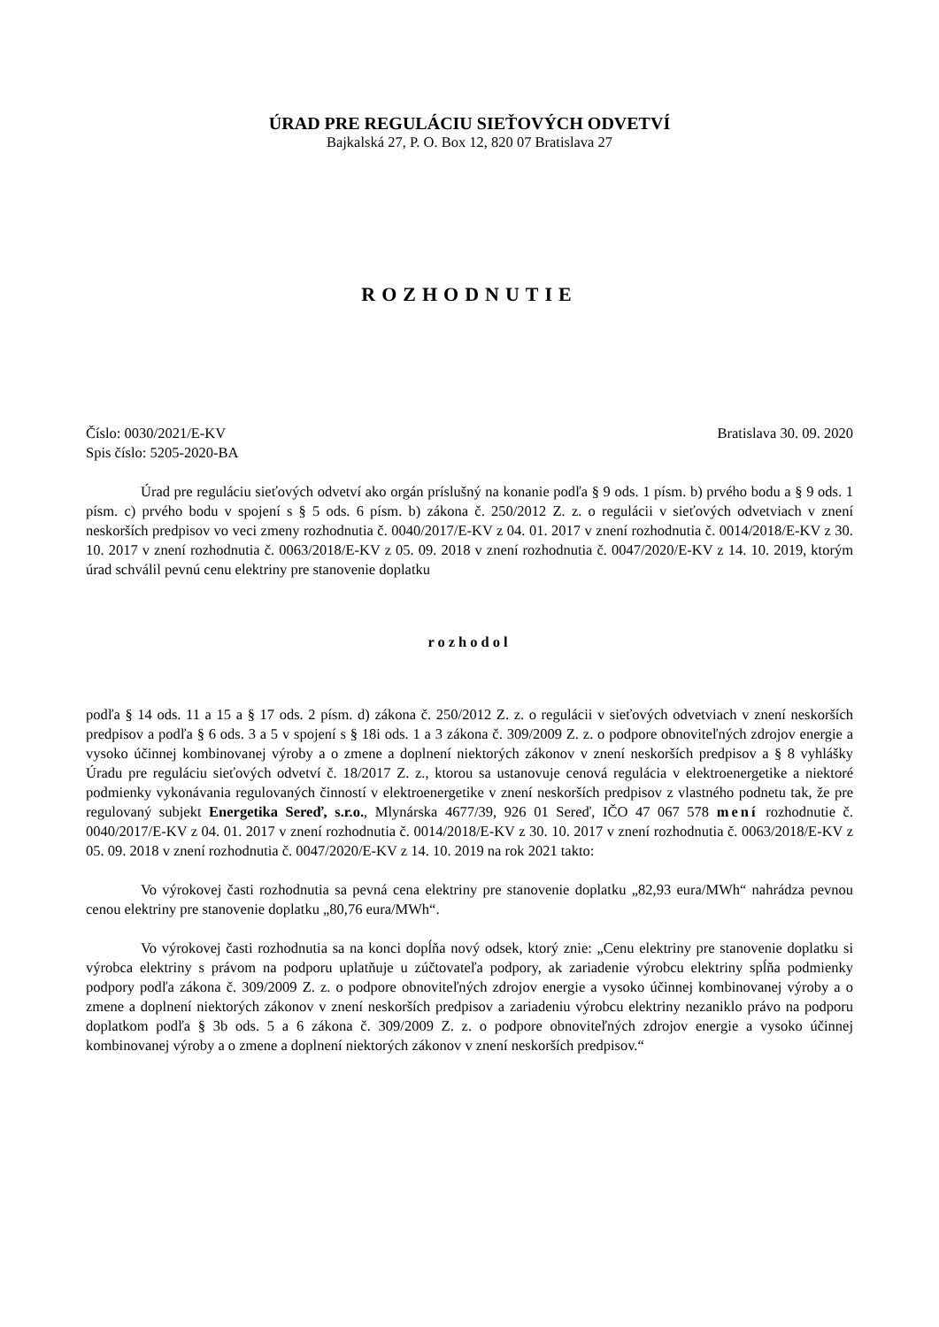ÚRAD PRE REGULÁCIU SIEŤOVÝCH ODVETVÍ
Bajkalská 27, P. O. Box 12, 820 07 Bratislava 27
ROZHODNUTIE
Číslo: 0030/2021/E-KV Bratislava 30. 09. 2020
Spis číslo: 5205-2020-BA
Úrad pre reguláciu sieťových odvetví ako orgán príslušný na konanie podľa § 9 ods. 1 písm. b) prvého bodu a § 9 ods. 1 písm. c) prvého bodu v spojení s § 5 ods. 6 písm. b) zákona č. 250/2012 Z. z. o regulácii v sieťových odvetviach v znení neskorších predpisov vo veci zmeny rozhodnutia č. 0040/2017/E-KV z 04. 01. 2017 v znení rozhodnutia č. 0014/2018/E-KV z 30. 10. 2017 v znení rozhodnutia č. 0063/2018/E-KV z 05. 09. 2018 v znení rozhodnutia č. 0047/2020/E-KV z 14. 10. 2019, ktorým úrad schválil pevnú cenu elektriny pre stanovenie doplatku
rozhodol
podľa § 14 ods. 11 a 15 a § 17 ods. 2 písm. d) zákona č. 250/2012 Z. z. o regulácii v sieťových odvetviach v znení neskorších predpisov a podľa § 6 ods. 3 a 5 v spojení s § 18i ods. 1 a 3 zákona č. 309/2009 Z. z. o podpore obnoviteľných zdrojov energie a vysoko účinnej kombinovanej výroby a o zmene a doplnení niektorých zákonov v znení neskorších predpisov a § 8 vyhlášky Úradu pre reguláciu sieťových odvetví č. 18/2017 Z. z., ktorou sa ustanovuje cenová regulácia v elektroenergetike a niektoré podmienky vykonávania regulovaných činností v elektroenergetike v znení neskorších predpisov z vlastného podnetu tak, že pre regulovaný subjekt Energetika Sereď, s.r.o., Mlynárska 4677/39, 926 01 Sereď, IČO 47 067 578 mení rozhodnutie č. 0040/2017/E-KV z 04. 01. 2017 v znení rozhodnutia č. 0014/2018/E-KV z 30. 10. 2017 v znení rozhodnutia č. 0063/2018/E-KV z 05. 09. 2018 v znení rozhodnutia č. 0047/2020/E-KV z 14. 10. 2019 na rok 2021 takto:
Vo výrokovej časti rozhodnutia sa pevná cena elektriny pre stanovenie doplatku „82,93 eura/MWh“ nahrádza pevnou cenou elektriny pre stanovenie doplatku „80,76 eura/MWh“.
Vo výrokovej časti rozhodnutia sa na konci dopĺňa nový odsek, ktorý znie: „Cenu elektriny pre stanovenie doplatku si výrobca elektriny s právom na podporu uplatňuje u zúčtovateľa podpory, ak zariadenie výrobcu elektriny spĺňa podmienky podpory podľa zákona č. 309/2009 Z. z. o podpore obnoviteľných zdrojov energie a vysoko účinnej kombinovanej výroby a o zmene a doplnení niektorých zákonov v znení neskorších predpisov a zariadeniu výrobcu elektriny nezaniklo právo na podporu doplatkom podľa § 3b ods. 5 a 6 zákona č. 309/2009 Z. z. o podpore obnoviteľných zdrojov energie a vysoko účinnej kombinovanej výroby a o zmene a doplnení niektorých zákonov v znení neskorších predpisov.“